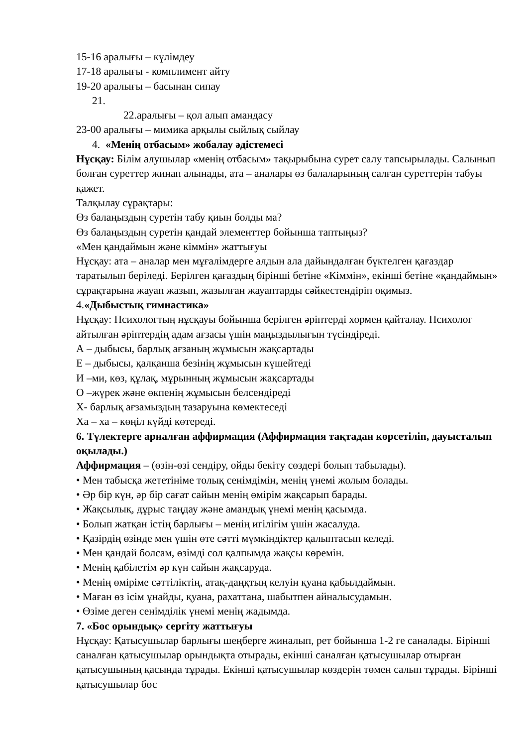15-16 аралығы – күлімдеу
17-18 аралығы - комплимент айту
19-20 аралығы – басынан сипау
21.
22.аралығы – қол алып амандасу
23-00 аралығы – мимика арқылы сыйлық сыйлау
4. «Менің отбасым» жобалау әдістемесі
Нұсқау: Білім алушылар «менің отбасым» тақырыбына сурет салу тапсырылады. Салынып болған суреттер жинап алынады, ата – аналары өз балаларының салған суреттерін табуы қажет.
Талқылау сұрақтары:
Өз балаңыздың суретін табу қиын болды ма?
Өз балаңыздың суретін қандай элементтер бойынша таптыңыз?
«Мен қандаймын және кіммін» жаттығуы
Нұсқау: ата – аналар мен мұғалімдерге алдын ала дайындалған бүктелген қағаздар таратылып беріледі. Берілген қағаздың бірінші бетіне «Кіммін», екінші бетіне «қандаймын» сұрақтарына жауап жазып, жазылған жауаптарды сәйкестендіріп оқимыз.
4.«Дыбыстық гимнастика»
Нұсқау: Психологтың нұсқауы бойынша берілген әріптерді хормен қайталау. Психолог айтылған әріптердің адам ағзасы үшін маңыздылығын түсіндіреді.
А – дыбысы, барлық ағзаның жұмысын жақсартады
Е – дыбысы, қалқанша безінің жұмысын күшейтеді
И –ми, көз, құлақ, мұрынның жұмысын жақсартады
О –жүрек және өкпенің жұмысын белсендіреді
Х- барлық ағзамыздың тазаруына көмектеседі
Ха – ха – көңіл күйді көтереді.
6. Түлектерге арналған аффирмация (Аффирмация тақтадан көрсетіліп, дауысталып оқылады.)
Аффирмация – (өзін-өзі сендіру, ойды бекіту сөздері болып табылады).
• Мен табысқа жететініме толық сенімдімін, менің үнемі жолым болады.
• Әр бір күн, әр бір сағат сайын менің өмірім жақсарып барады.
• Жақсылық, дұрыс таңдау және амандық үнемі менің қасымда.
• Болып жатқан істің барлығы – менің игілігім үшін жасалуда.
• Қазірдің өзінде мен үшін өте сәтті мүмкіндіктер қалыптасып келеді.
• Мен қандай болсам, өзімді сол қалпымда жақсы көремін.
• Менің қабілетім әр күн сайын жақсаруда.
• Менің өміріме сәттіліктің, атақ-даңқтың келуін қуана қабылдаймын.
• Маған өз ісім ұнайды, қуана, рахаттана, шабытпен айналысудамын.
• Өзіме деген сенімділік үнемі менің жадымда.
7. «Бос орындық» сергіту жаттығуы
Нұсқау: Қатысушылар барлығы шеңберге жиналып, рет бойынша 1-2 ге саналады. Бірінші саналған қатысушылар орындықта отырады, екінші саналған қатысушылар отырған қатысушының қасында тұрады. Екінші қатысушылар көздерін төмен салып тұрады. Бірінші қатысушылар бос